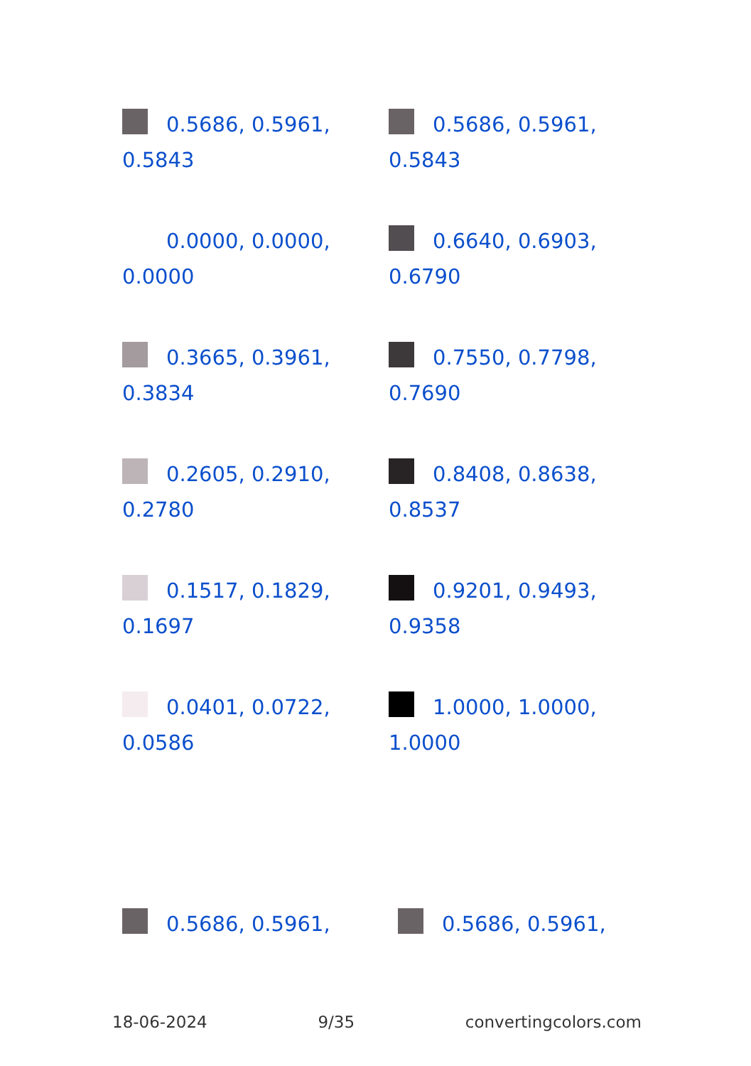0.5686, 0.5961, 0.5843 0.5686, 0.5961, 0.5843
0.0000, 0.0000, 0.0000 0.6640, 0.6903, 0.6790
0.3665, 0.3961, 0.3834 0.7550, 0.7798, 0.7690
0.2605, 0.2910, 0.2780 0.8408, 0.8638, 0.8537
0.1517, 0.1829, 0.1697 0.9201, 0.9493, 0.9358
0.0401, 0.0722, 0.0586 1.0000, 1.0000, 1.0000
0.5686, 0.5961, 0.5686, 0.5961,
18-06-2024 9/35 convertingcolors.com